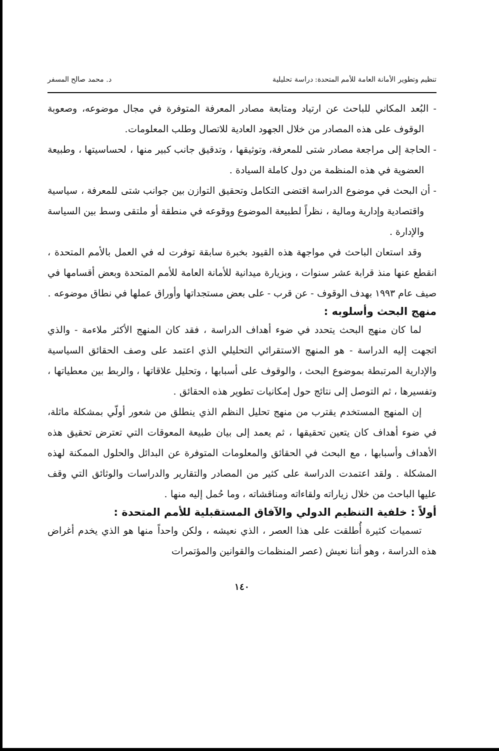تنظيم وتطوير الأمانة العامة للأمم المتحدة: دراسة تحليلية د. محمد صالح المسفر
- البُعد المكاني للباحث عن ارتياد ومتابعة مصادر المعرفة المتوفرة في مجال موضوعه، وصعوبة الوقوف على هذه المصادر من خلال الجهود العادية للاتصال وطلب المعلومات.
- الحاجة إلى مراجعة مصادر شتى للمعرفة، وتوثيقها ، وتدقيق جانب كبير منها ، لحساسيتها ، وطبيعة العضوية في هذه المنظمة من دول كاملة السيادة .
- أن البحث في موضوع الدراسة اقتضى التكامل وتحقيق التوازن بين جوانب شتى للمعرفة ، سياسية واقتصادية وإدارية ومالية ، نظراً لطبيعة الموضوع ووقوعه في منطقة أو ملتقى وسط بين السياسة والإدارة .
وقد استعان الباحث في مواجهة هذه القيود بخبرة سابقة توفرت له في العمل بالأمم المتحدة ، انقطع عنها منذ قرابة عشر سنوات ، وبزيارة ميدانية للأمانة العامة للأمم المتحدة وبعض أقسامها في صيف عام ١٩٩٣ بهدف الوقوف - عن قرب - على بعض مستجداتها وأوراق عملها في نطاق موضوعه .
منهج البحث وأسلوبه :
لما كان منهج البحث يتحدد في ضوء أهداف الدراسة ، فقد كان المنهج الأكثر ملاءمة - والذي اتجهت إليه الدراسة - هو المنهج الاستقرائي التحليلي الذي اعتمد على وصف الحقائق السياسية والإدارية المرتبطة بموضوع البحث ، والوقوف على أسبابها ، وتحليل علاقاتها ، والربط بين معطياتها ، وتفسيرها ، ثم التوصل إلى نتائج حول إمكانيات تطوير هذه الحقائق .
إن المنهج المستخدم يقترب من منهج تحليل النظم الذي ينطلق من شعور أولّي بمشكلة ماثلة، في ضوء أهداف كان يتعين تحقيقها ، ثم يعمد إلى بيان طبيعة المعوقات التي تعترض تحقيق هذه الأهداف وأسبابها ، مع البحث في الحقائق والمعلومات المتوفرة عن البدائل والحلول الممكنة لهذه المشكلة . ولقد اعتمدت الدراسة على كثير من المصادر والتقارير والدراسات والوثائق التي وقف عليها الباحث من خلال زياراته ولقاءاته ومناقشاته ، وما حُمل إليه منها .
أولاً : خلفية التنظيم الدولي والآفاق المستقبلية للأمم المتحدة :
تسميات كثيرة أُطلقت على هذا العصر ، الذي نعيشه ، ولكن واحداً منها هو الذي يخدم أغراض هذه الدراسة ، وهو أننا نعيش (عصر المنظمات والقوانين والمؤتمرات
١٤٠